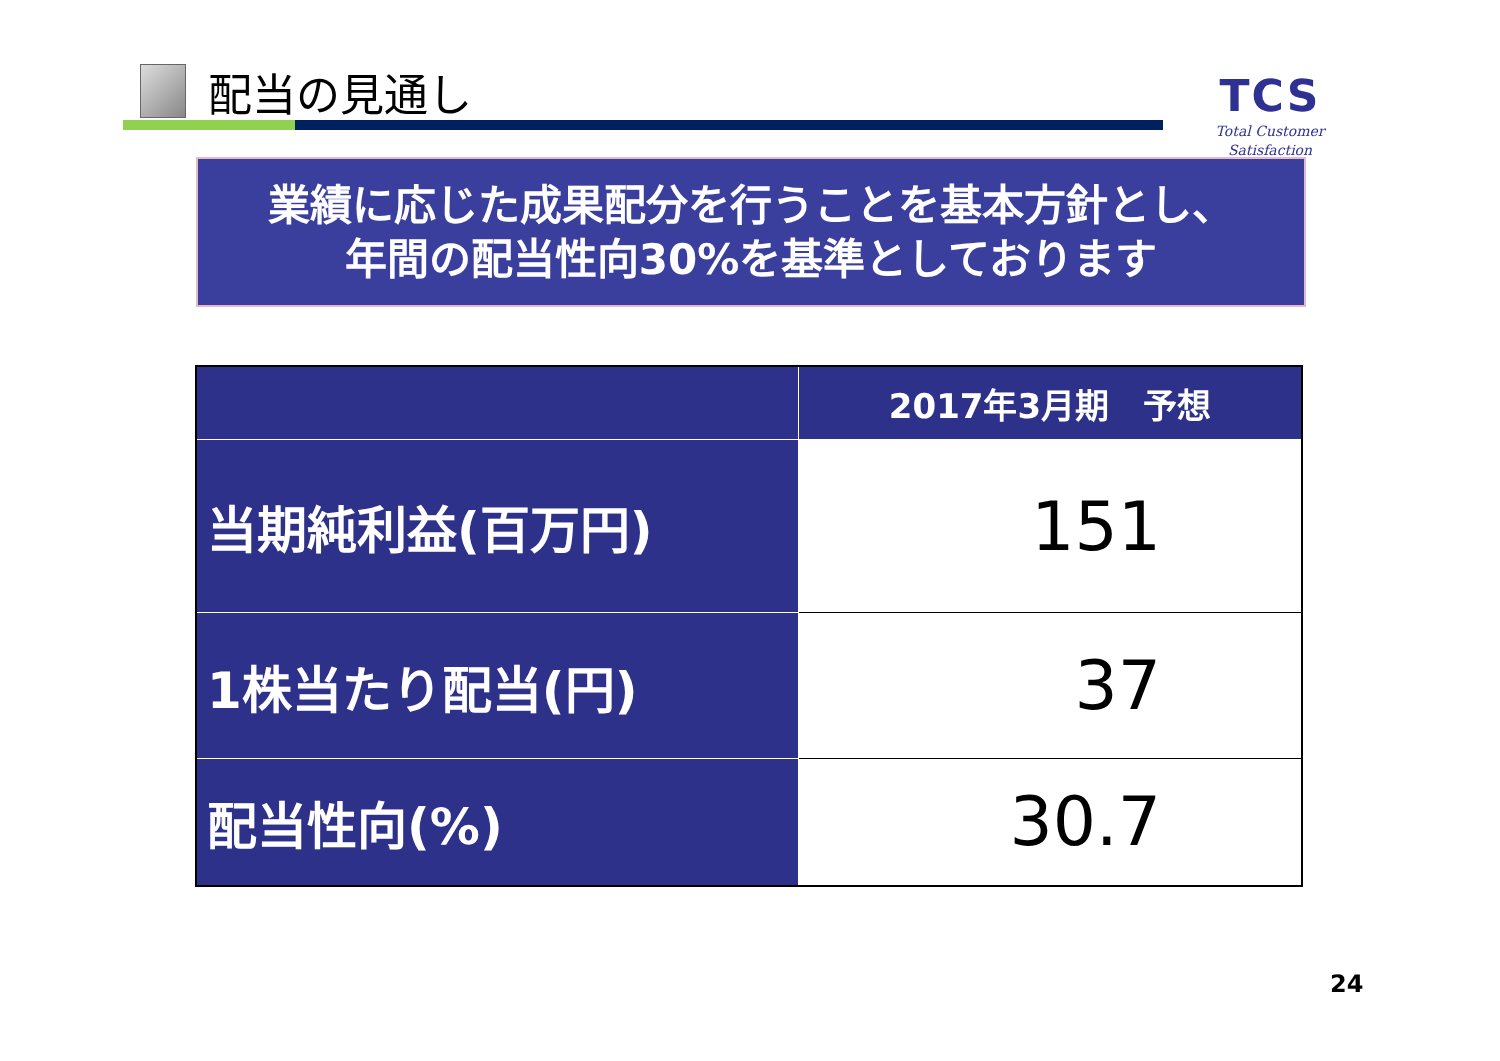配当の見通し
TCS
Total Customer Satisfaction
業績に応じた成果配分を行うことを基本方針とし、
年間の配当性向30%を基準としております
| | 2017年3月期 予想 |
| --- | --- |
| 当期純利益(百万円) | 151 |
| 1株当たり配当(円) | 37 |
| 配当性向(%) | 30.7 |
24